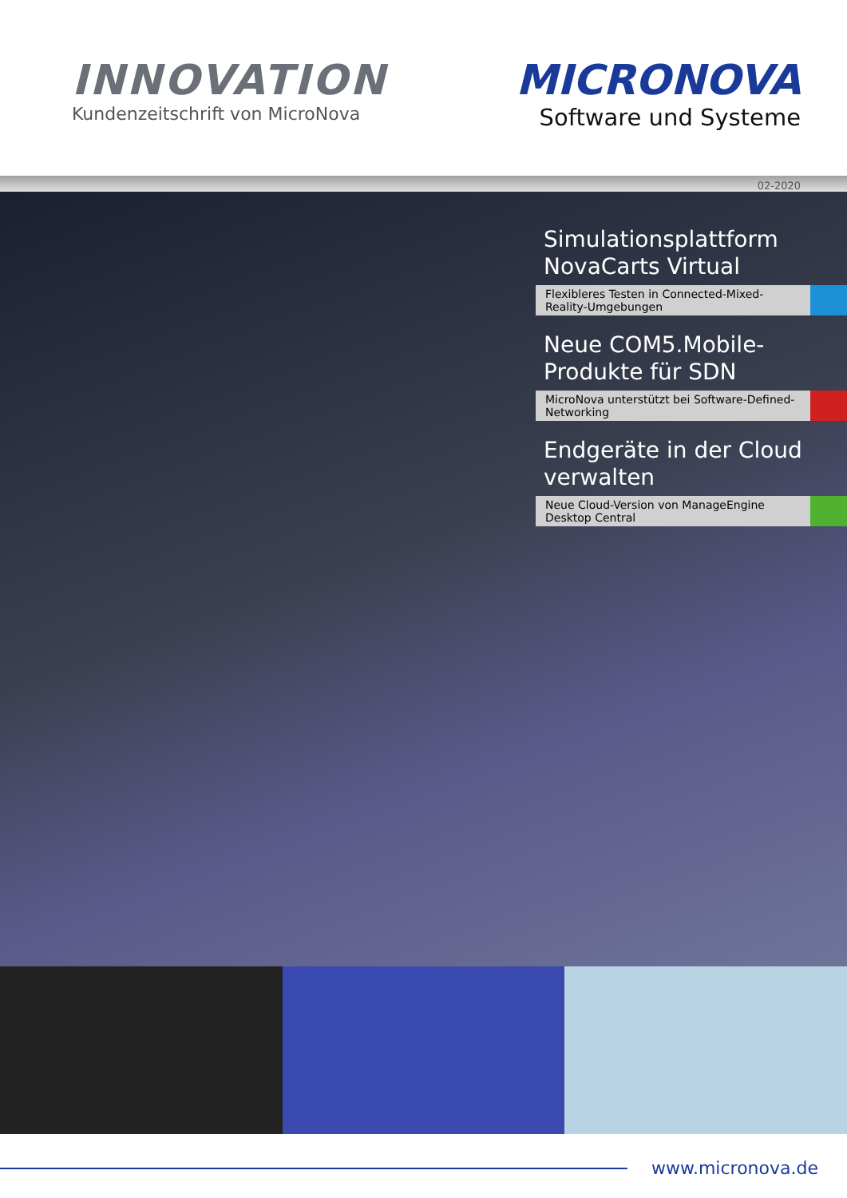INNOVATION
Kundenzeitschrift von MicroNova
MICRONOVA
Software und Systeme
02-2020
Simulationsplattform NovaCarts Virtual
Flexibleres Testen in Connected-Mixed-Reality-Umgebungen
Neue COM5.Mobile-Produkte für SDN
MicroNova unterstützt bei Software-Defined-Networking
Endgeräte in der Cloud verwalten
Neue Cloud-Version von ManageEngine Desktop Central
www.micronova.de